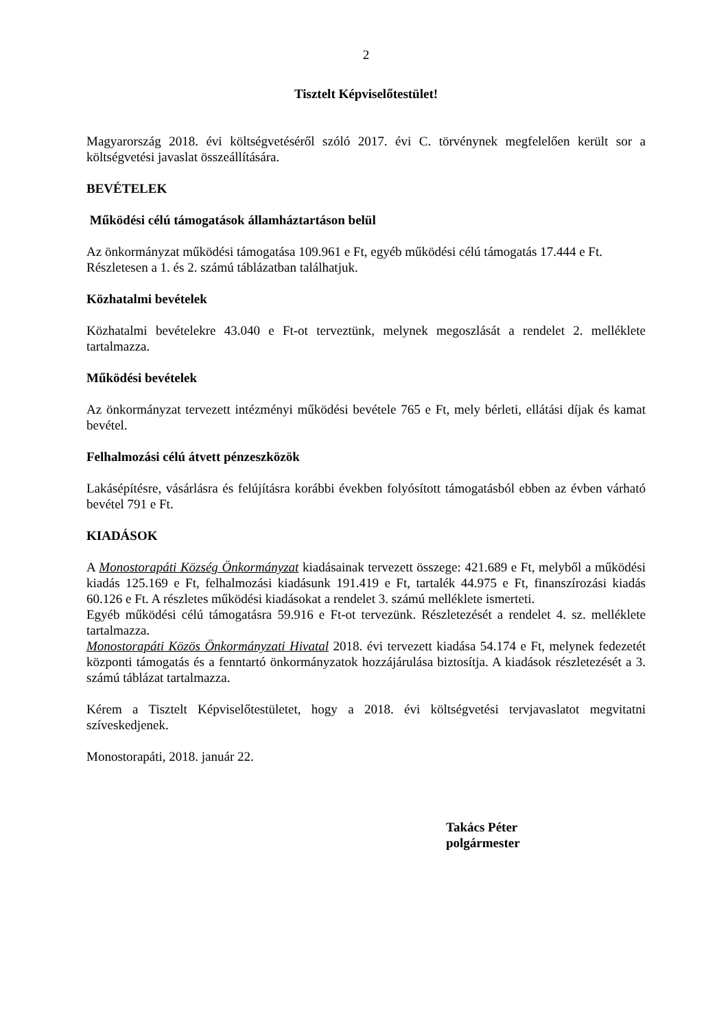2
Tisztelt Képviselőtestület!
Magyarország 2018. évi költségvetéséről szóló 2017. évi C. törvénynek megfelelően került sor a költségvetési javaslat összeállítására.
BEVÉTELEK
Működési célú támogatások államháztartáson belül
Az önkormányzat működési támogatása 109.961 e Ft, egyéb működési célú támogatás 17.444 e Ft.
Részletesen a 1. és 2. számú táblázatban találhatjuk.
Közhatalmi bevételek
Közhatalmi bevételekre 43.040 e Ft-ot terveztünk, melynek megoszlását a rendelet 2. melléklete tartalmazza.
Működési bevételek
Az önkormányzat tervezett intézményi működési bevétele 765 e Ft, mely bérleti, ellátási díjak és kamat bevétel.
Felhalmozási célú átvett pénzeszközök
Lakásépítésre, vásárlásra és felújításra korábbi években folyósított támogatásból ebben az évben várható bevétel 791 e Ft.
KIADÁSOK
A Monostorapáti Község Önkormányzat kiadásainak tervezett összege: 421.689 e Ft, melyből a működési kiadás 125.169 e Ft, felhalmozási kiadásunk 191.419 e Ft, tartalék 44.975 e Ft, finanszírozási kiadás 60.126 e Ft. A részletes működési kiadásokat a rendelet 3. számú melléklete ismerteti.
Egyéb működési célú támogatásra 59.916 e Ft-ot tervezünk. Részletezését a rendelet 4. sz. melléklete tartalmazza.
Monostorapáti Közös Önkormányzati Hivatal 2018. évi tervezett kiadása 54.174 e Ft, melynek fedezetét központi támogatás és a fenntartó önkormányzatok hozzájárulása biztosítja. A kiadások részletezését a 3. számú táblázat tartalmazza.
Kérem a Tisztelt Képviselőtestületet, hogy a 2018. évi költségvetési tervjavaslatot megvitatni szíveskedjenek.
Monostorapáti, 2018. január 22.
Takács Péter
polgármester